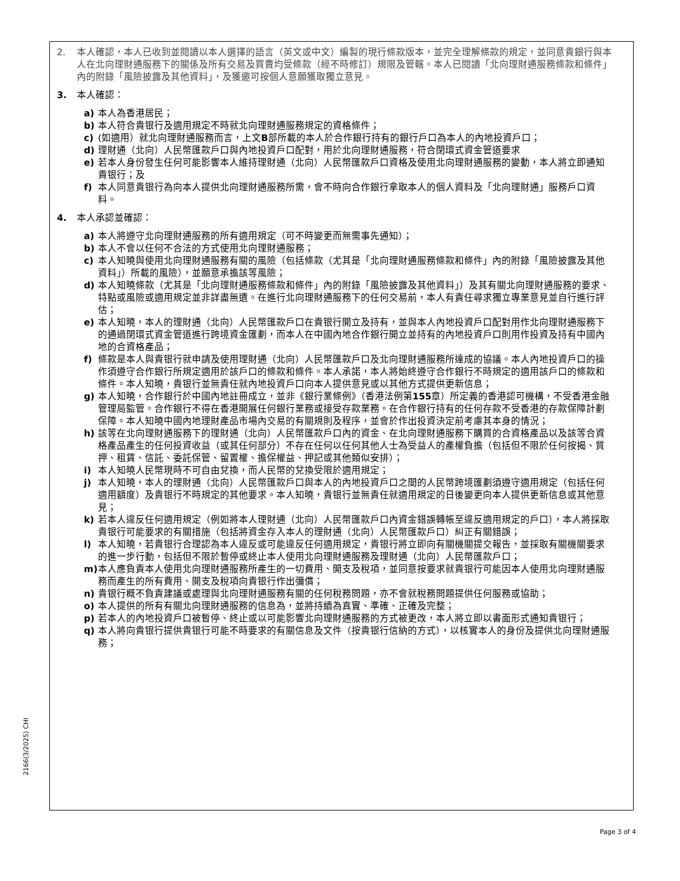2. 本人確認，本人已收到並閱讀以本人選擇的語言（英文或中文）編製的現行條款版本，並完全理解條款的規定，並同意貴銀行與本人在北向理財通服務下的關係及所有交易及買賣均受條款（經不時修訂）規限及管轄。本人已閱讀「北向理財通服務條款和條件」內的附錄「風險披露及其他資料」，及獲邀可按個人意願獲取獨立意見。
3. 本人確認：
a) 本人為香港居民；
b) 本人符合貴银行及適用規定不時就北向理財通服務規定的資格條件；
c) (如適用）就北向理財通服務而言，上文B部所載的本人於合作銀行持有的銀行戶口為本人的內地投資戶口；
d) 理財通（北向）人民幣匯款戶口與內地投資戶口配對，用於北向理財通服務，符合閉環式資金管道要求
e) 若本人身份發生任何可能影響本人維持理財通（北向）人民幣匯款戶口資格及使用北向理財通服務的變動，本人將立即通知貴银行；及
f) 本人同意貴银行為向本人提供北向理財通服務所需，會不時向合作銀行拿取本人的個人資料及「北向理財通」服務戶口資料。
4. 本人承認並確認：
a) 本人將遵守北向理財通服務的所有適用規定（可不時變更而無需事先通知）；
b) 本人不會以任何不合法的方式使用北向理財通服務；
c) 本人知曉與使用北向理財通服務有關的風險（包括條款（尤其是「北向理財通服務條款和條件」內的附錄「風險披露及其他資料」）所載的風險），並願意承擔該等風險；
d) 本人知曉條款（尤其是「北向理財通服務條款和條件」內的附錄「風險披露及其他資料」）及其有關北向理財通服務的要求、特點或風險或適用規定並非詳盡無遺。在進行北向理財通服務下的任何交易前，本人有責任尋求獨立專業意見並自行進行評估；
e) 本人知曉，本人的理財通（北向）人民幣匯款戶口在貴银行開立及持有，並與本人內地投資戶口配對用作北向理財通服務下的通過閉環式資金管道進行跨境資金匯劃，而本人在中國內地合作銀行開立並持有的內地投資戶口則用作投資及持有中國內地的合資格產品；
f) 條款是本人與貴银行就申請及使用理財通（北向）人民幣匯款戶口及北向理財通服務所達成的協議。本人內地投資戶口的操作須遵守合作銀行所規定適用於該戶口的條款和條件。本人承諾，本人將始終遵守合作銀行不時規定的適用該戶口的條款和條件。本人知曉，貴银行並無責任就內地投資戶口向本人提供意見或以其他方式提供更新信息；
g) 本人知曉，合作銀行於中國內地註冊成立，並非《銀行業條例》（香港法例第155章）所定義的香港認可機構，不受香港金融管理局監管。合作銀行不得在香港開展任何銀行業務或接受存款業務。在合作銀行持有的任何存款不受香港的存款保障計劃保障。本人知曉中國內地理財產品市場內交易的有關規則及程序，並會於作出投資決定前考慮其本身的情況；
h) 該等在北向理財通服務下的理財通（北向）人民幣匯款戶口內的資金、在北向理財通服務下購買的合資格產品以及該等合資格產品產生的任何投資收益（或其任何部分）不存在任何以任何其他人士為受益人的產權負擔（包括但不限於任何按揭、質押、租賃、信託、委託保管、留置權、擔保權益、押記或其他類似安排）；
i) 本人知曉人民幣現時不可自由兌換，而人民幣的兌換受限於適用規定；
j) 本人知曉，本人的理財通（北向）人民幣匯款戶口與本人的內地投資戶口之間的人民幣跨境匯劃須遵守適用規定（包括任何適用額度）及貴银行不時規定的其他要求。本人知曉，貴银行並無責任就適用規定的日後變更向本人提供更新信息或其他意見；
k) 若本人違反任何適用規定（例如將本人理財通（北向）人民幣匯款戶口內資金錯誤轉帳至違反適用規定的戶口），本人將採取貴银行可能要求的有關措施（包括將資金存入本人的理財通（北向）人民幣匯款戶口）糾正有關錯誤；
l) 本人知曉，若貴银行合理認為本人違反或可能違反任何適用規定，貴银行將立即向有關機關提交報告，並採取有關機關要求的進一步行動，包括但不限於暫停或終止本人使用北向理財通服務及理財通（北向）人民幣匯款戶口；
m) 本人應負責本人使用北向理財通服務所產生的一切費用、開支及稅項，並同意按要求就貴银行可能因本人使用北向理財通服務而產生的所有費用、開支及稅項向貴银行作出彌償；
n) 貴银行概不負責建議或處理與北向理財通服務有關的任何稅務問題，亦不會就稅務問題提供任何服務或協助；
o) 本人提供的所有有關北向理財通服務的信息為，並將持續為真實、準確、正確及完整；
p) 若本人的內地投資戶口被暫停、終止或以可能影響北向理財通服務的方式被更改，本人將立即以書面形式通知貴银行；
q) 本人將向貴银行提供貴银行可能不時要求的有關信息及文件（按貴银行信納的方式），以核實本人的身份及提供北向理財通服務；
2166(3/2025) CHI
Page 3 of 4